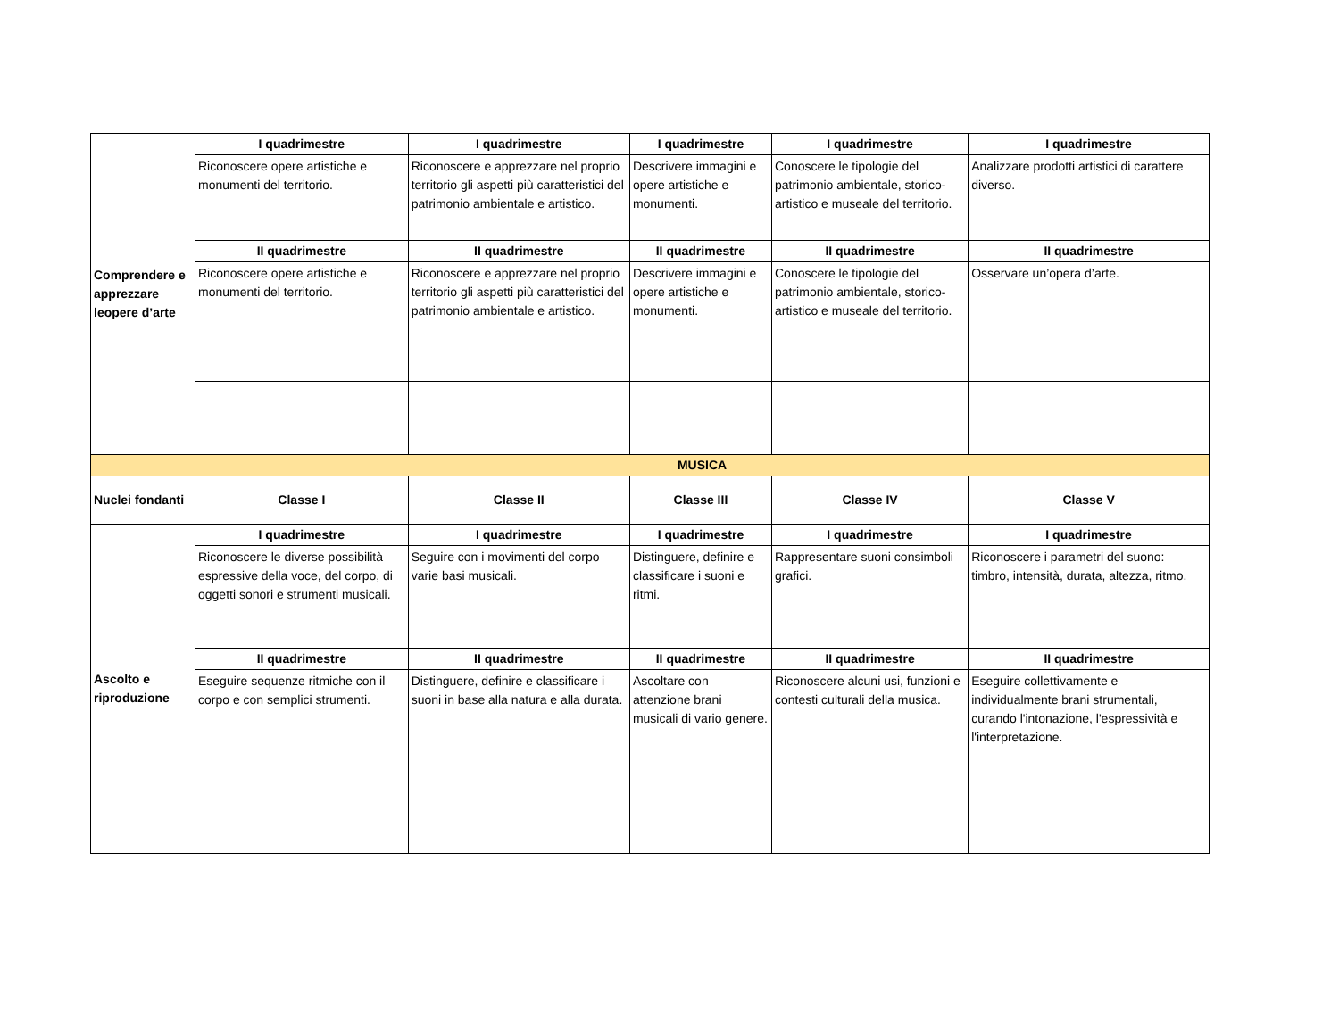| Comprendere e apprezzare leopere d’arte | I quadrimestre | I quadrimestre | I quadrimestre | I quadrimestre | I quadrimestre |
| | Riconoscere opere artistiche e monumenti del territorio. | Riconoscere e apprezzare nel proprio territorio gli aspetti più caratteristici del patrimonio ambientale e artistico. | Descrivere immagini e opere artistiche e monumenti. | Conoscere le tipologie del patrimonio ambientale, storico-artistico e museale del territorio. | Analizzare prodotti artistici di carattere diverso. |
| | II quadrimestre | II quadrimestre | II quadrimestre | II quadrimestre | II quadrimestre |
| | Riconoscere opere artistiche e monumenti del territorio. | Riconoscere e apprezzare nel proprio territorio gli aspetti più caratteristici del patrimonio ambientale e artistico. | Descrivere immagini e opere artistiche e monumenti. | Conoscere le tipologie del patrimonio ambientale, storico-artistico e museale del territorio. | Osservare un’opera d’arte. |
| | MUSICA | | | | |
| Nuclei fondanti | Classe I | Classe II | Classe III | Classe IV | Classe V |
| Ascolto e riproduzione | I quadrimestre | I quadrimestre | I quadrimestre | I quadrimestre | I quadrimestre |
| | Riconoscere le diverse possibilità espressive della voce, del corpo, di oggetti sonori e strumenti musicali. | Seguire con i movimenti del corpo varie basi musicali. | Distinguere, definire e classificare i suoni e ritmi. | Rappresentare suoni consimboli grafici. | Riconoscere i parametri del suono: timbro, intensità, durata, altezza, ritmo. |
| | II quadrimestre | II quadrimestre | II quadrimestre | II quadrimestre | II quadrimestre |
| | Eseguire sequenze ritmiche con il corpo e con semplici strumenti. | Distinguere, definire e classificare i suoni in base alla natura e alla durata. | Ascoltare con attenzione brani musicali di vario genere. | Riconoscere alcuni usi, funzioni e contesti culturali della musica. | Eseguire collettivamente e individualmente brani strumentali, curando l'intonazione, l'espressività e l'interpretazione. |